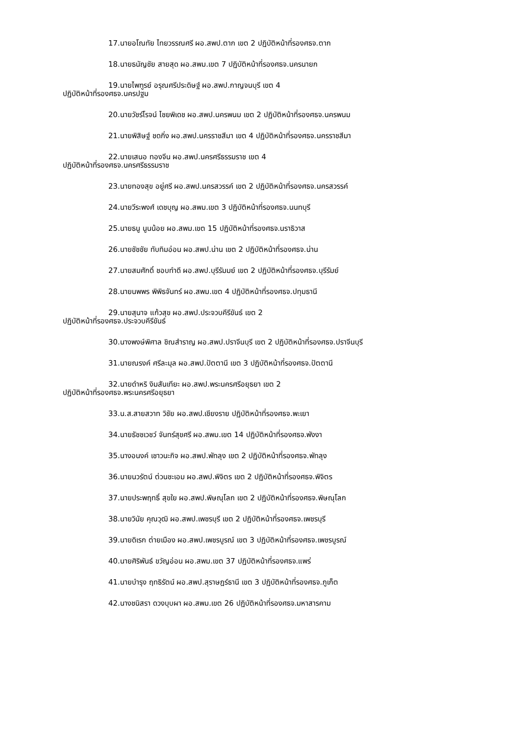17.นายอโณทัย ไทยวรรณศรี ผอ.สพป.ตาก เขต 2 ปฏิบัติหน้าที่รองศธจ.ตาก
18.นายธนัญชัย สายสุด ผอ.สพม.เขต 7 ปฏิบัติหน้าที่รองศธจ.นครนายก
19.นายไพฑูรย์ อรุณศรีประดิษฐ์ ผอ.สพป.กาญจนบุรี เขต 4
ปฏิบัติหน้าที่รองศธจ.นครปฐม
20.นายวัชร์โรจน์ ไชยพิเดช ผอ.สพป.นครพนม เขต 2 ปฏิบัติหน้าที่รองศธจ.นครพนม
21.นายพิสิษฐ์ ชดกิ่ง ผอ.สพป.นครราชสีมา เขต 4 ปฏิบัติหน้าที่รองศธจ.นครราชสีมา
22.นายเสนอ ทองจีน ผอ.สพป.นครศรีธรรมราช เขต 4
ปฏิบัติหน้าที่รองศธจ.นครศรีธรรมราช
23.นายทองสุข อยู่ศรี ผอ.สพป.นครสวรรค์ เขต 2 ปฏิบัติหน้าที่รองศธจ.นครสวรรค์
24.นายวีระพงศ์ เดชบุญ ผอ.สพม.เขต 3 ปฏิบัติหน้าที่รองศธจ.นนทบุรี
25.นายธนู นูนน้อย ผอ.สพม.เขต 15 ปฏิบัติหน้าที่รองศธจ.นราธิวาส
26.นายชัชชัย ทับทิมอ่อน ผอ.สพป.น่าน เขต 2 ปฏิบัติหน้าที่รองศธจ.น่าน
27.นายสมศักดิ์ ชอบทำดี ผอ.สพป.บุรีรัมมย์ เขต 2 ปฏิบัติหน้าที่รองศธจ.บุรีรัมย์
28.นายนพพร พิพิธจันทร์ ผอ.สพม.เขต 4 ปฏิบัติหน้าที่รองศธจ.ปทุมธานี
29.นายสุนาจ แก้วสุข ผอ.สพป.ประจวบคีรีขันธ์ เขต 2
ปฏิบัติหน้าที่รองศธจ.ประจวบคีรีขันธ์
30.นางพงษ์พิศาล ชิณสำราญ ผอ.สพป.ปราจีนบุรี เขต 2 ปฏิบัติหน้าที่รองศธจ.ปราจีนบุรี
31.นายณรงค์ ศรีละมุล ผอ.สพป.ปัตตานี เขต 3 ปฏิบัติหน้าที่รองศธจ.ปัตตานี
32.นายดำหริ งิมสันเทียะ ผอ.สพป.พระนครศรีอยุธยา เขต 2
ปฏิบัติหน้าที่รองศธจ.พระนครศรีอยุธยา
33.น.ส.สายสวาท วิชัย ผอ.สพป.เชียงราย ปฏิบัติหน้าที่รองศธจ.พะเยา
34.นายธัชชเวชว์ จันทร์สุขศรี ผอ.สพม.เขต 14 ปฏิบัติหน้าที่รองศธจ.พังงา
35.นางอนงค์ เชาวนะกิจ ผอ.สพป.พัทลุง เขต 2 ปฏิบัติหน้าที่รองศธจ.พัทลุง
36.นายนวรัตน์ ต่วนชะเอม ผอ.สพป.พิจิตร เขต 2 ปฏิบัติหน้าที่รองศธจ.พิจิตร
37.นายประพฤทธิ์ สุขใย ผอ.สพป.พิษณุโลก เขต 2 ปฏิบัติหน้าที่รองศธจ.พิษณุโลก
38.นายวินัย คุณวุฒิ ผอ.สพป.เพชรบุรี เขต 2 ปฏิบัติหน้าที่รองศธจ.เพชรบุรี
39.นายดิเรก ต่ายเมือง ผอ.สพป.เพชรบูรณ์ เขต 3 ปฏิบัติหน้าที่รองศธจ.เพชรบูรณ์
40.นายศิริพันธ์ ขวัญอ่อน ผอ.สพม.เขต 37 ปฏิบัติหน้าที่รองศธจ.แพร่
41.นายบำรุง ฤทธิรัตน์ ผอ.สพป.สุราษฎร์ธานี เขต 3 ปฏิบัติหน้าที่รองศธจ.ภูเก็ต
42.นางชนิสรา ดวงบุบผา ผอ.สพม.เขต 26 ปฏิบัติหน้าที่รองศธจ.มหาสารคาม